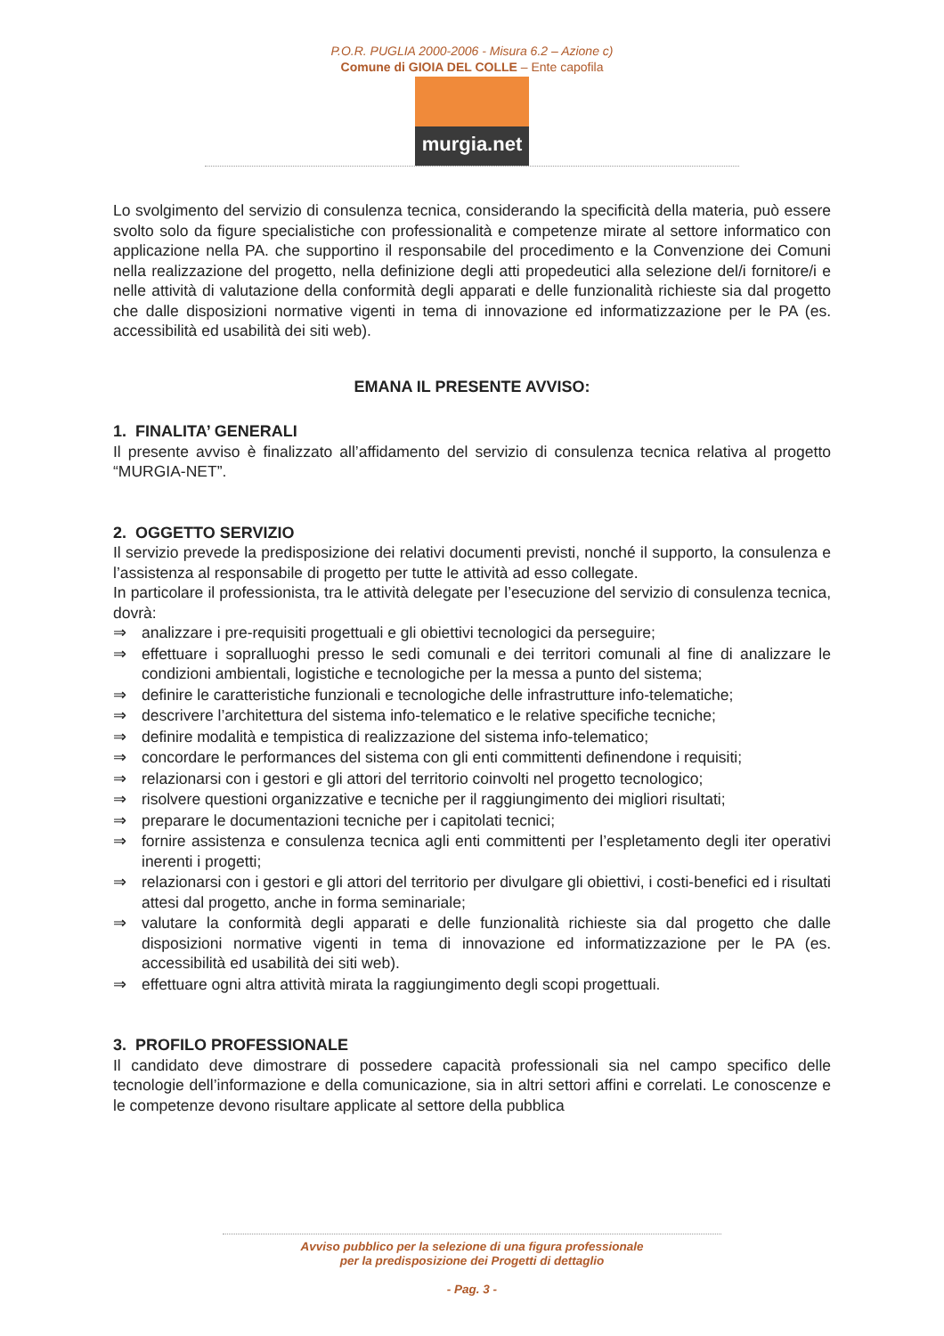P.O.R. PUGLIA 2000-2006 - Misura 6.2 – Azione c)
Comune di GIOIA DEL COLLE – Ente capofila
murgia.net
Lo svolgimento del servizio di consulenza tecnica, considerando la specificità della materia, può essere svolto solo da figure specialistiche con professionalità e competenze mirate al settore informatico con applicazione nella PA. che supportino il responsabile del procedimento e la Convenzione dei Comuni nella realizzazione del progetto, nella definizione degli atti propedeutici alla selezione del/i fornitore/i e nelle attività di valutazione della conformità degli apparati e delle funzionalità richieste sia dal progetto che dalle disposizioni normative vigenti in tema di innovazione ed informatizzazione per le PA (es. accessibilità ed usabilità dei siti web).
EMANA IL PRESENTE AVVISO:
1. FINALITA’ GENERALI
Il presente avviso è finalizzato all’affidamento del servizio di consulenza tecnica relativa al progetto “MURGIA-NET”.
2. OGGETTO SERVIZIO
Il servizio prevede la predisposizione dei relativi documenti previsti, nonché il supporto, la consulenza e l’assistenza al responsabile di progetto per tutte le attività ad esso collegate.
In particolare il professionista, tra le attività delegate per l’esecuzione del servizio di consulenza tecnica, dovrà:
⇒ analizzare i pre-requisiti progettuali e gli obiettivi tecnologici da perseguire;
⇒ effettuare i sopralluoghi presso le sedi comunali e dei territori comunali al fine di analizzare le condizioni ambientali, logistiche e tecnologiche per la messa a punto del sistema;
⇒ definire le caratteristiche funzionali e tecnologiche delle infrastrutture info-telematiche;
⇒ descrivere l’architettura del sistema info-telematico e le relative specifiche tecniche;
⇒ definire modalità e tempistica di realizzazione del sistema info-telematico;
⇒ concordare le performances del sistema con gli enti committenti definendone i requisiti;
⇒ relazionarsi con i gestori e gli attori del territorio coinvolti nel progetto tecnologico;
⇒ risolvere questioni organizzative e tecniche per il raggiungimento dei migliori risultati;
⇒ preparare le documentazioni tecniche per i capitolati tecnici;
⇒ fornire assistenza e consulenza tecnica agli enti committenti per l’espletamento degli iter operativi inerenti i progetti;
⇒ relazionarsi con i gestori e gli attori del territorio per divulgare gli obiettivi, i costi-benefici ed i risultati attesi dal progetto, anche in forma seminariale;
⇒ valutare la conformità degli apparati e delle funzionalità richieste sia dal progetto che dalle disposizioni normative vigenti in tema di innovazione ed informatizzazione per le PA (es. accessibilità ed usabilità dei siti web).
⇒ effettuare ogni altra attività mirata la raggiungimento degli scopi progettuali.
3. PROFILO PROFESSIONALE
Il candidato deve dimostrare di possedere capacità professionali sia nel campo specifico delle tecnologie dell’informazione e della comunicazione, sia in altri settori affini e correlati. Le conoscenze e le competenze devono risultare applicate al settore della pubblica
Avviso pubblico per la selezione di una figura professionale
per la predisposizione dei Progetti di dettaglio
- Pag. 3 -